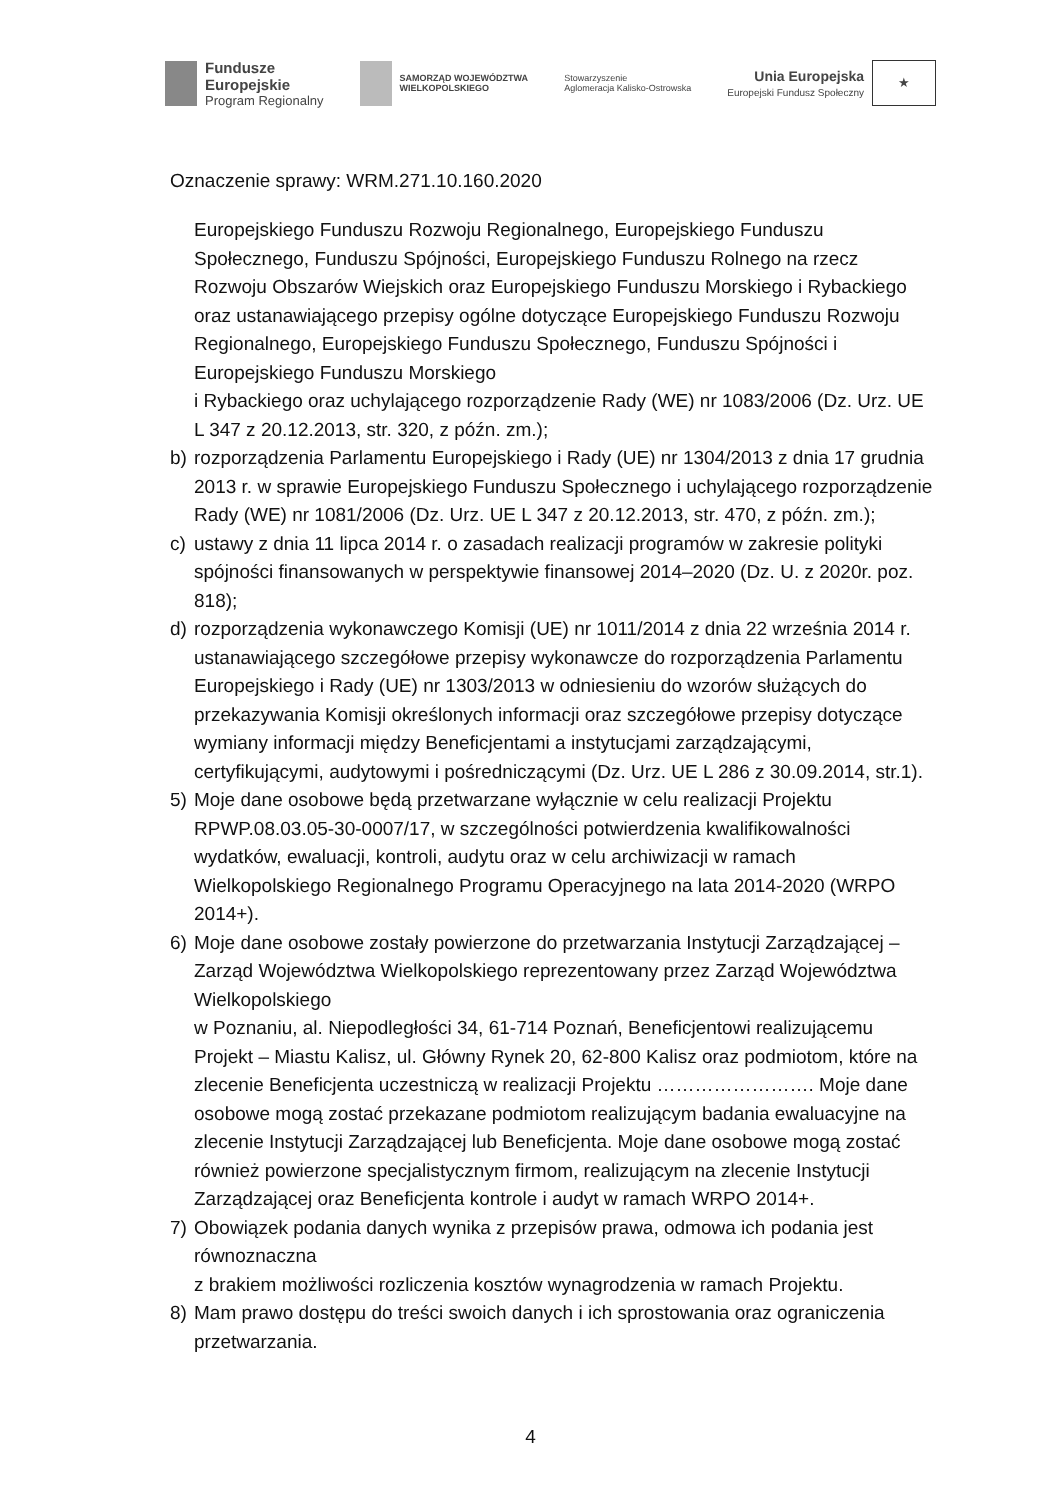Fundusze
Europejskie
Program Regionalny
SAMORZĄD WOJEWÓDZTWA
WIELKOPOLSKIEGO
Stowarzyszenie
Aglomeracja Kalisko-Ostrowska
Unia Europejska
Europejski Fundusz Społeczny
★
Oznaczenie sprawy: WRM.271.10.160.2020
Europejskiego Funduszu Rozwoju Regionalnego, Europejskiego Funduszu Społecznego, Funduszu Spójności, Europejskiego Funduszu Rolnego na rzecz Rozwoju Obszarów Wiejskich oraz Europejskiego Funduszu Morskiego i Rybackiego oraz ustanawiającego przepisy ogólne dotyczące Europejskiego Funduszu Rozwoju Regionalnego, Europejskiego Funduszu Społecznego, Funduszu Spójności i Europejskiego Funduszu Morskiego
i Rybackiego oraz uchylającego rozporządzenie Rady (WE) nr 1083/2006 (Dz. Urz. UE L 347 z 20.12.2013, str. 320, z późn. zm.);
b) rozporządzenia Parlamentu Europejskiego i Rady (UE) nr 1304/2013 z dnia 17 grudnia 2013 r. w sprawie Europejskiego Funduszu Społecznego i uchylającego rozporządzenie Rady (WE) nr 1081/2006 (Dz. Urz. UE L 347 z 20.12.2013, str. 470, z późn. zm.);
c) ustawy z dnia 11 lipca 2014 r. o zasadach realizacji programów w zakresie polityki spójności finansowanych w perspektywie finansowej 2014–2020 (Dz. U. z 2020r. poz. 818);
d) rozporządzenia wykonawczego Komisji (UE) nr 1011/2014 z dnia 22 września 2014 r. ustanawiającego szczegółowe przepisy wykonawcze do rozporządzenia Parlamentu Europejskiego i Rady (UE) nr 1303/2013 w odniesieniu do wzorów służących do przekazywania Komisji określonych informacji oraz szczegółowe przepisy dotyczące wymiany informacji między Beneficjentami a instytucjami zarządzającymi, certyfikującymi, audytowymi i pośredniczącymi (Dz. Urz. UE L 286 z 30.09.2014, str.1).
5) Moje dane osobowe będą przetwarzane wyłącznie w celu realizacji Projektu RPWP.08.03.05-30-0007/17, w szczególności potwierdzenia kwalifikowalności wydatków, ewaluacji, kontroli, audytu oraz w celu archiwizacji w ramach Wielkopolskiego Regionalnego Programu Operacyjnego na lata 2014-2020 (WRPO 2014+).
6) Moje dane osobowe zostały powierzone do przetwarzania Instytucji Zarządzającej – Zarząd Województwa Wielkopolskiego reprezentowany przez Zarząd Województwa Wielkopolskiego
w Poznaniu, al. Niepodległości 34, 61-714 Poznań, Beneficjentowi realizującemu Projekt – Miastu Kalisz, ul. Główny Rynek 20, 62-800 Kalisz oraz podmiotom, które na zlecenie Beneficjenta uczestniczą w realizacji Projektu ……………………. Moje dane osobowe mogą zostać przekazane podmiotom realizującym badania ewaluacyjne na zlecenie Instytucji Zarządzającej lub Beneficjenta. Moje dane osobowe mogą zostać również powierzone specjalistycznym firmom, realizującym na zlecenie Instytucji Zarządzającej oraz Beneficjenta kontrole i audyt w ramach WRPO 2014+.
7) Obowiązek podania danych wynika z przepisów prawa, odmowa ich podania jest równoznaczna
z brakiem możliwości rozliczenia kosztów wynagrodzenia w ramach Projektu.
8) Mam prawo dostępu do treści swoich danych i ich sprostowania oraz ograniczenia przetwarzania.
4